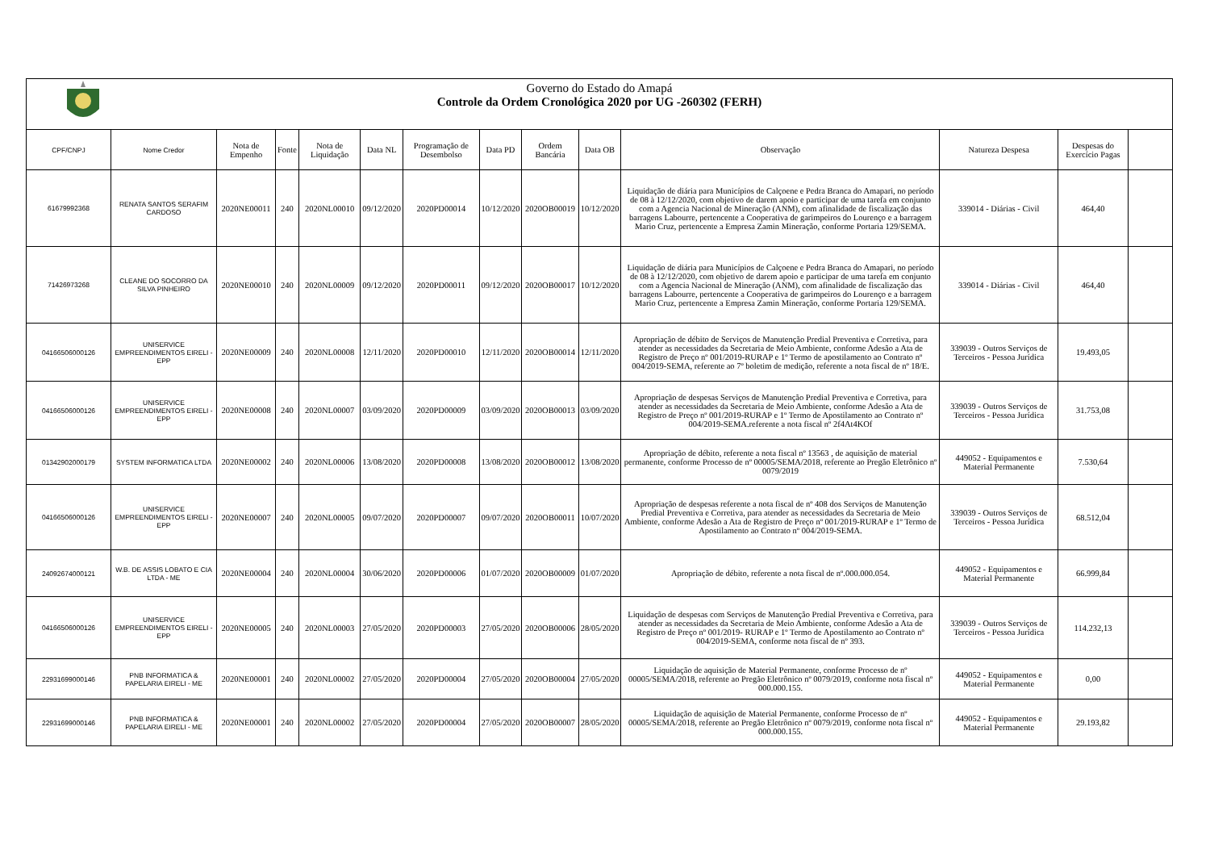Governo do Estado do Amapá
Controle da Ordem Cronológica 2020 por UG -260302 (FERH)
| CPF/CNPJ | Nome Credor | Nota de Empenho | Fonte | Nota de Liquidação | Data NL | Programação de Desembolso | Data PD | Ordem Bancária | Data OB | Observação | Natureza Despesa | Despesas do Exercício Pagas | |
| --- | --- | --- | --- | --- | --- | --- | --- | --- | --- | --- | --- | --- | --- |
| 61679992368 | RENATA SANTOS SERAFIM CARDOSO | 2020NE00011 | 240 | 2020NL00010 | 09/12/2020 | 2020PD00014 | 10/12/2020 | 2020OB00019 | 10/12/2020 | Liquidação de diária para Municípios de Calçoene e Pedra Branca do Amapari, no período de 08 à 12/12/2020, com objetivo de darem apoio e participar de uma tarefa em conjunto com a Agencia Nacional de Mineração (ANM), com afinalidade de fiscalização das barragens Labourre, pertencente a Cooperativa de garimpeiros do Lourenço e a barragem Mario Cruz, pertencente a Empresa Zamin Mineração, conforme Portaria 129/SEMA. | 339014 - Diárias - Civil | 464,40 | |
| 71426973268 | CLEANE DO SOCORRO DA SILVA PINHEIRO | 2020NE00010 | 240 | 2020NL00009 | 09/12/2020 | 2020PD00011 | 09/12/2020 | 2020OB00017 | 10/12/2020 | Liquidação de diária para Municípios de Calçoene e Pedra Branca do Amapari, no período de 08 à 12/12/2020, com objetivo de darem apoio e participar de uma tarefa em conjunto com a Agencia Nacional de Mineração (ANM), com afinalidade de fiscalização das barragens Labourre, pertencente a Cooperativa de garimpeiros do Lourenço e a barragem Mario Cruz, pertencente a Empresa Zamin Mineração, conforme Portaria 129/SEMA. | 339014 - Diárias - Civil | 464,40 | |
| 04166506000126 | UNISERVICE EMPREENDIMENTOS EIRELI - EPP | 2020NE00009 | 240 | 2020NL00008 | 12/11/2020 | 2020PD00010 | 12/11/2020 | 2020OB00014 | 12/11/2020 | Apropriação de débito de Serviços de Manutenção Predial Preventiva e Corretiva, para atender as necessidades da Secretaria de Meio Ambiente, conforme Adesão a Ata de Registro de Preço nº 001/2019-RURAP e 1º Termo de apostilamento ao Contrato nº 004/2019-SEMA, referente ao 7º boletim de medição, referente a nota fiscal de nº 18/E. | 339039 - Outros Serviços de Terceiros - Pessoa Jurídica | 19.493,05 | |
| 04166506000126 | UNISERVICE EMPREENDIMENTOS EIRELI - EPP | 2020NE00008 | 240 | 2020NL00007 | 03/09/2020 | 2020PD00009 | 03/09/2020 | 2020OB00013 | 03/09/2020 | Apropriação de despesas Serviços de Manutenção Predial Preventiva e Corretiva, para atender as necessidades da Secretaria de Meio Ambiente, conforme Adesão a Ata de Registro de Preço nº 001/2019-RURAP e 1º Termo de Apostilamento ao Contrato nº 004/2019-SEMA.referente a nota fiscal nº 2f4At4KOf | 339039 - Outros Serviços de Terceiros - Pessoa Jurídica | 31.753,08 | |
| 01342902000179 | SYSTEM INFORMATICA LTDA | 2020NE00002 | 240 | 2020NL00006 | 13/08/2020 | 2020PD00008 | 13/08/2020 | 2020OB00012 | 13/08/2020 | Apropriação de débito, referente a nota fiscal nº 13563 , de aquisição de material permanente, conforme Processo de nº 00005/SEMA/2018, referente ao Pregão Eletrônico nº 0079/2019 | 449052 - Equipamentos e Material Permanente | 7.530,64 | |
| 04166506000126 | UNISERVICE EMPREENDIMENTOS EIRELI - EPP | 2020NE00007 | 240 | 2020NL00005 | 09/07/2020 | 2020PD00007 | 09/07/2020 | 2020OB00011 | 10/07/2020 | Apropriação de despesas referente a nota fiscal de nº 408 dos Serviços de Manutenção Predial Preventiva e Corretiva, para atender as necessidades da Secretaria de Meio Ambiente, conforme Adesão a Ata de Registro de Preço nº 001/2019-RURAP e 1º Termo de Apostilamento ao Contrato nº 004/2019-SEMA. | 339039 - Outros Serviços de Terceiros - Pessoa Jurídica | 68.512,04 | |
| 24092674000121 | W.B. DE ASSIS LOBATO E CIA LTDA - ME | 2020NE00004 | 240 | 2020NL00004 | 30/06/2020 | 2020PD00006 | 01/07/2020 | 2020OB00009 | 01/07/2020 | Apropriação de débito, referente a nota fiscal de nº.000.000.054. | 449052 - Equipamentos e Material Permanente | 66.999,84 | |
| 04166506000126 | UNISERVICE EMPREENDIMENTOS EIRELI - EPP | 2020NE00005 | 240 | 2020NL00003 | 27/05/2020 | 2020PD00003 | 27/05/2020 | 2020OB00006 | 28/05/2020 | Liquidação de despesas com Serviços de Manutenção Predial Preventiva e Corretiva, para atender as necessidades da Secretaria de Meio Ambiente, conforme Adesão a Ata de Registro de Preço nº 001/2019- RURAP e 1º Termo de Apostilamento ao Contrato nº 004/2019-SEMA, conforme nota fiscal de nº 393. | 339039 - Outros Serviços de Terceiros - Pessoa Jurídica | 114.232,13 | |
| 22931699000146 | PNB INFORMATICA & PAPELARIA EIRELI - ME | 2020NE00001 | 240 | 2020NL00002 | 27/05/2020 | 2020PD00004 | 27/05/2020 | 2020OB00004 | 27/05/2020 | Liquidação de aquisição de Material Permanente, conforme Processo de nº 00005/SEMA/2018, referente ao Pregão Eletrônico nº 0079/2019, conforme nota fiscal nº 000.000.155. | 449052 - Equipamentos e Material Permanente | 0,00 | |
| 22931699000146 | PNB INFORMATICA & PAPELARIA EIRELI - ME | 2020NE00001 | 240 | 2020NL00002 | 27/05/2020 | 2020PD00004 | 27/05/2020 | 2020OB00007 | 28/05/2020 | Liquidação de aquisição de Material Permanente, conforme Processo de nº 00005/SEMA/2018, referente ao Pregão Eletrônico nº 0079/2019, conforme nota fiscal nº 000.000.155. | 449052 - Equipamentos e Material Permanente | 29.193,82 | |